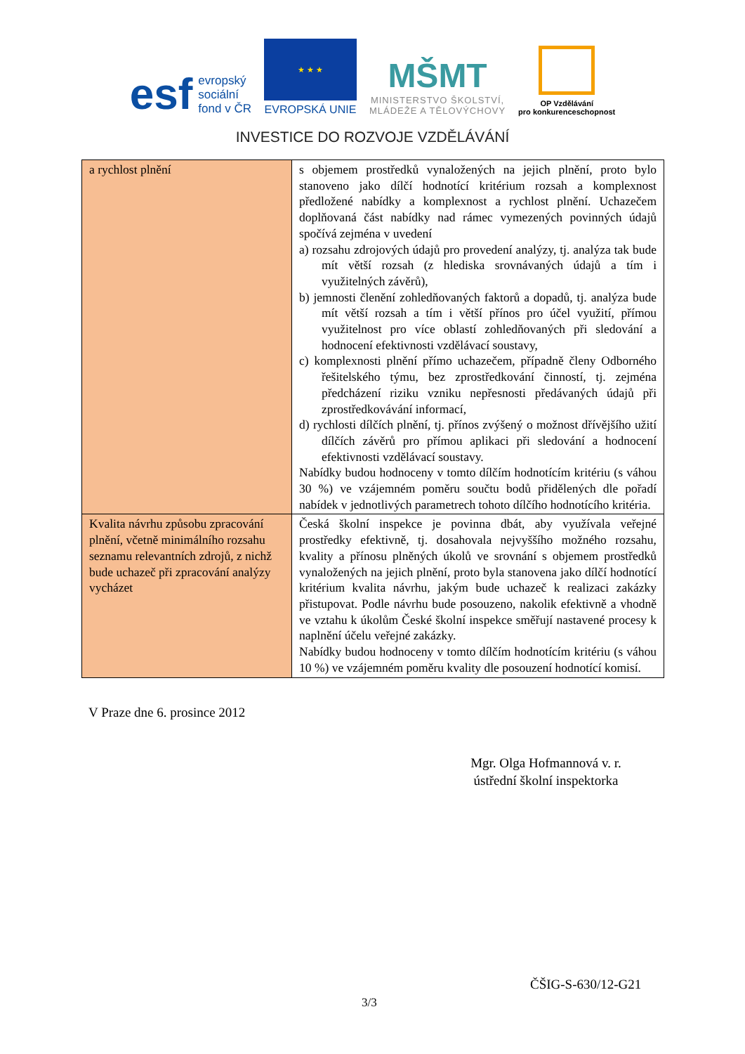esf evropský
sociální
fond v ČR
★ ★ ★
EVROPSKÁ UNIE
MŠMT
MINISTERSTVO ŠKOLSTVÍ,
MLÁDEŽE A TĚLOVÝCHOVY
OP Vzdělávání
pro konkurenceschopnost
INVESTICE DO ROZVOJE VZDĚLÁVÁNÍ
| a rychlost plnění | s objemem prostředků vynaložených na jejich plnění, proto bylo stanoveno jako dílčí hodnotící kritérium rozsah a komplexnost předložené nabídky a komplexnost a rychlost plnění. Uchazečem doplňovaná část nabídky nad rámec vymezených povinných údajů spočívá zejména v uvedení a) rozsahu zdrojových údajů pro provedení analýzy, tj. analýza tak bude mít větší rozsah (z hlediska srovnávaných údajů a tím i využitelných závěrů), b) jemnosti členění zohledňovaných faktorů a dopadů, tj. analýza bude mít větší rozsah a tím i větší přínos pro účel využití, přímou využitelnost pro více oblastí zohledňovaných při sledování a hodnocení efektivnosti vzdělávací soustavy, c) komplexnosti plnění přímo uchazečem, případně členy Odborného řešitelského týmu, bez zprostředkování činností, tj. zejména předcházení riziku vzniku nepřesnosti předávaných údajů při zprostředkovávání informací, d) rychlosti dílčích plnění, tj. přínos zvýšený o možnost dřívějšího užití dílčích závěrů pro přímou aplikaci při sledování a hodnocení efektivnosti vzdělávací soustavy. Nabídky budou hodnoceny v tomto dílčím hodnotícím kritériu (s váhou 30 %) ve vzájemném poměru součtu bodů přidělených dle pořadí nabídek v jednotlivých parametrech tohoto dílčího hodnotícího kritéria. |
| Kvalita návrhu způsobu zpracování plnění, včetně minimálního rozsahu seznamu relevantních zdrojů, z nichž bude uchazeč při zpracování analýzy vycházet | Česká školní inspekce je povinna dbát, aby využívala veřejné prostředky efektivně, tj. dosahovala nejvyššího možného rozsahu, kvality a přínosu plněných úkolů ve srovnání s objemem prostředků vynaložených na jejich plnění, proto byla stanovena jako dílčí hodnotící kritérium kvalita návrhu, jakým bude uchazeč k realizaci zakázky přistupovat. Podle návrhu bude posouzeno, nakolik efektivně a vhodně ve vztahu k úkolům České školní inspekce směřují nastavené procesy k naplnění účelu veřejné zakázky. Nabídky budou hodnoceny v tomto dílčím hodnotícím kritériu (s váhou 10 %) ve vzájemném poměru kvality dle posouzení hodnotící komisí. |
V Praze dne 6. prosince 2012
Mgr. Olga Hofmannová v. r.
ústřední školní inspektorka
ČŠIG-S-630/12-G21
3/3